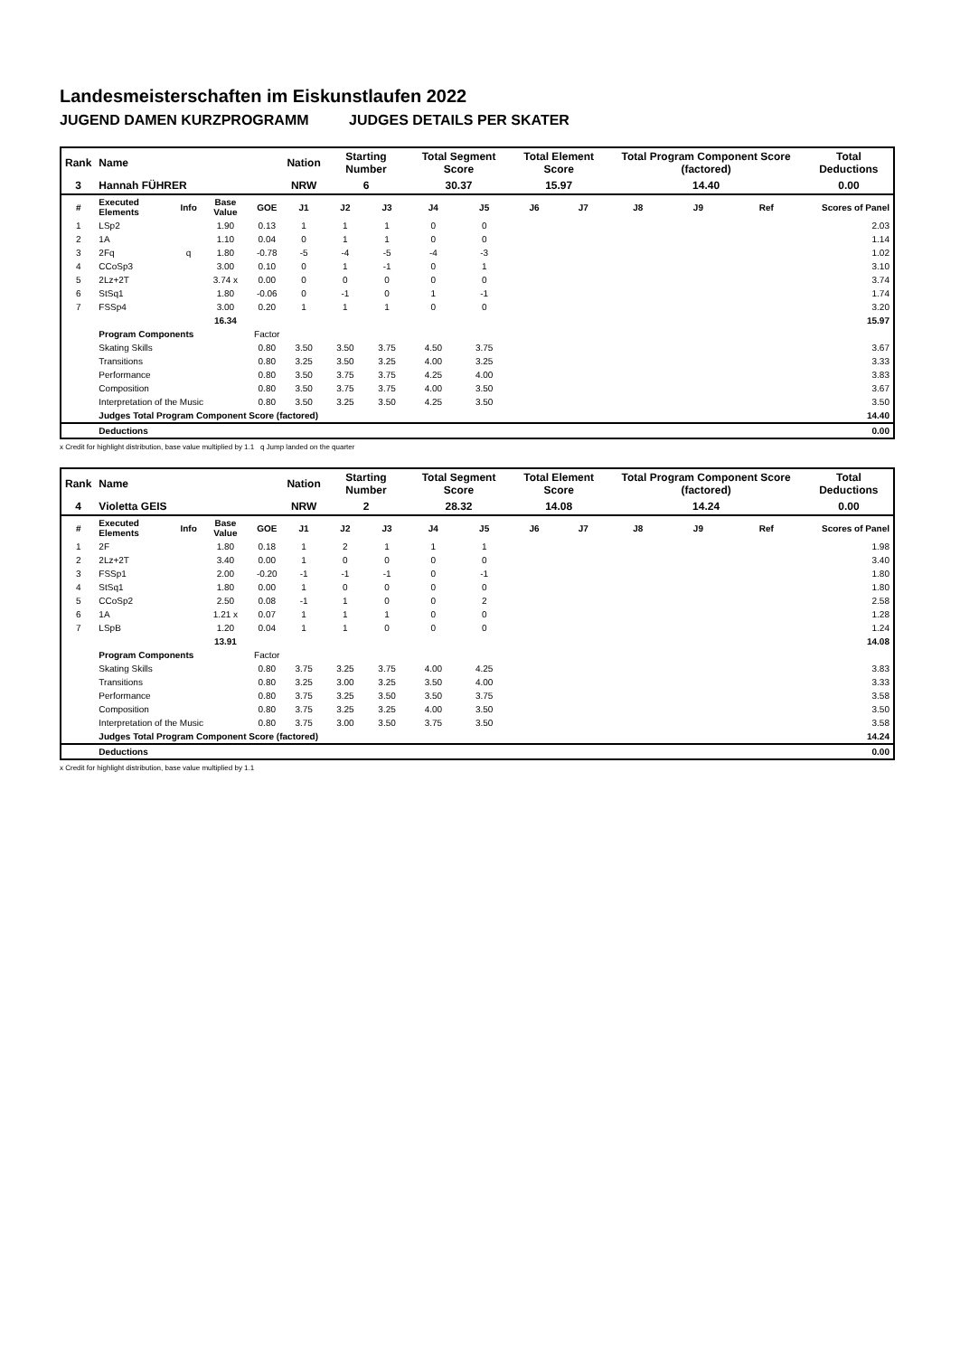Landesmeisterschaften im Eiskunstlaufen 2022
JUGEND DAMEN KURZPROGRAMM JUDGES DETAILS PER SKATER
| Rank | Name | | | | Nation | Starting Number | | Total Segment Score | | Total Element Score | | Total Program Component Score (factored) | | | Total Deductions |
| 3 | Hannah FÜHRER | | | | NRW | 6 | | 30.37 | | 15.97 | | 14.40 | | | 0.00 |
| # | Executed Elements | Info | Base Value | GOE | J1 | J2 | J3 | J4 | J5 | J6 | J7 | J8 | J9 | Ref | Scores of Panel |
| 1 | LSp2 | | 1.90 | 0.13 | 1 | 1 | 1 | 0 | 0 | | | | | | 2.03 |
| 2 | 1A | | 1.10 | 0.04 | 0 | 1 | 1 | 0 | 0 | | | | | | 1.14 |
| 3 | 2Fq | q | 1.80 | -0.78 | -5 | -4 | -5 | -4 | -3 | | | | | | 1.02 |
| 4 | CCoSp3 | | 3.00 | 0.10 | 0 | 1 | -1 | 0 | 1 | | | | | | 3.10 |
| 5 | 2Lz+2T | | 3.74 x | 0.00 | 0 | 0 | 0 | 0 | 0 | | | | | | 3.74 |
| 6 | StSq1 | | 1.80 | -0.06 | 0 | -1 | 0 | 1 | -1 | | | | | | 1.74 |
| 7 | FSSp4 | | 3.00 | 0.20 | 1 | 1 | 1 | 0 | 0 | | | | | | 3.20 |
| | | | 16.34 | | | | | | | | | | | | 15.97 |
| | Program Components | | | Factor | | | | | | | | | | | |
| | Skating Skills | | | 0.80 | 3.50 | 3.50 | 3.75 | 4.50 | 3.75 | | | | | | 3.67 |
| | Transitions | | | 0.80 | 3.25 | 3.50 | 3.25 | 4.00 | 3.25 | | | | | | 3.33 |
| | Performance | | | 0.80 | 3.50 | 3.75 | 3.75 | 4.25 | 4.00 | | | | | | 3.83 |
| | Composition | | | 0.80 | 3.50 | 3.75 | 3.75 | 4.00 | 3.50 | | | | | | 3.67 |
| | Interpretation of the Music | | | 0.80 | 3.50 | 3.25 | 3.50 | 4.25 | 3.50 | | | | | | 3.50 |
| | Judges Total Program Component Score (factored) | | | | | | | | | | | | | | 14.40 |
| | Deductions | | | | | | | | | | | | | | 0.00 |
x Credit for highlight distribution, base value multiplied by 1.1 q Jump landed on the quarter
| Rank | Name | | | | Nation | Starting Number | | Total Segment Score | | Total Element Score | | Total Program Component Score (factored) | | | Total Deductions |
| 4 | Violetta GEIS | | | | NRW | 2 | | 28.32 | | 14.08 | | 14.24 | | | 0.00 |
| # | Executed Elements | Info | Base Value | GOE | J1 | J2 | J3 | J4 | J5 | J6 | J7 | J8 | J9 | Ref | Scores of Panel |
| 1 | 2F | | 1.80 | 0.18 | 1 | 2 | 1 | 1 | 1 | | | | | | 1.98 |
| 2 | 2Lz+2T | | 3.40 | 0.00 | 1 | 0 | 0 | 0 | 0 | | | | | | 3.40 |
| 3 | FSSp1 | | 2.00 | -0.20 | -1 | -1 | -1 | 0 | -1 | | | | | | 1.80 |
| 4 | StSq1 | | 1.80 | 0.00 | 1 | 0 | 0 | 0 | 0 | | | | | | 1.80 |
| 5 | CCoSp2 | | 2.50 | 0.08 | -1 | 1 | 0 | 0 | 2 | | | | | | 2.58 |
| 6 | 1A | | 1.21 x | 0.07 | 1 | 1 | 1 | 0 | 0 | | | | | | 1.28 |
| 7 | LSpB | | 1.20 | 0.04 | 1 | 1 | 0 | 0 | 0 | | | | | | 1.24 |
| | | | 13.91 | | | | | | | | | | | | 14.08 |
| | Program Components | | | Factor | | | | | | | | | | | |
| | Skating Skills | | | 0.80 | 3.75 | 3.25 | 3.75 | 4.00 | 4.25 | | | | | | 3.83 |
| | Transitions | | | 0.80 | 3.25 | 3.00 | 3.25 | 3.50 | 4.00 | | | | | | 3.33 |
| | Performance | | | 0.80 | 3.75 | 3.25 | 3.50 | 3.50 | 3.75 | | | | | | 3.58 |
| | Composition | | | 0.80 | 3.75 | 3.25 | 3.25 | 4.00 | 3.50 | | | | | | 3.50 |
| | Interpretation of the Music | | | 0.80 | 3.75 | 3.00 | 3.50 | 3.75 | 3.50 | | | | | | 3.58 |
| | Judges Total Program Component Score (factored) | | | | | | | | | | | | | | 14.24 |
| | Deductions | | | | | | | | | | | | | | 0.00 |
x Credit for highlight distribution, base value multiplied by 1.1